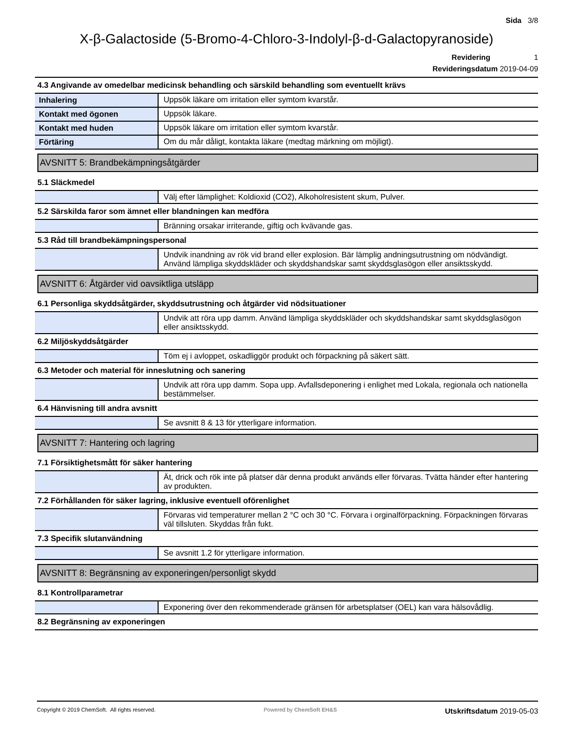Sida 3/8
X-β-Galactoside (5-Bromo-4-Chloro-3-Indolyl-β-d-Galactopyranoside)
Revidering 1
Revideringsdatum 2019-04-09
4.3 Angivande av omedelbar medicinsk behandling och särskild behandling som eventuellt krävs
| Inhalering | Uppsök läkare om irritation eller symtom kvarstår. |
| Kontakt med ögonen | Uppsök läkare. |
| Kontakt med huden | Uppsök läkare om irritation eller symtom kvarstår. |
| Förtäring | Om du mår dåligt, kontakta läkare (medtag märkning om möjligt). |
AVSNITT 5: Brandbekämpningsåtgärder
5.1 Släckmedel
| | Välj efter lämplighet: Koldioxid (CO2), Alkoholresistent skum, Pulver. |
5.2 Särskilda faror som ämnet eller blandningen kan medföra
| | Bränning orsakar irriterande, giftig och kvävande gas. |
5.3 Råd till brandbekämpningspersonal
| | Undvik inandning av rök vid brand eller explosion. Bär lämplig andningsutrustning om nödvändigt. Använd lämpliga skyddskläder och skyddshandskar samt skyddsglasögon eller ansiktsskydd. |
AVSNITT 6: Åtgärder vid oavsiktliga utsläpp
6.1 Personliga skyddsåtgärder, skyddsutrustning och åtgärder vid nödsituationer
| | Undvik att röra upp damm. Använd lämpliga skyddskläder och skyddshandskar samt skyddsglasögon eller ansiktsskydd. |
6.2 Miljöskyddsåtgärder
| | Töm ej i avloppet, oskadliggör produkt och förpackning på säkert sätt. |
6.3 Metoder och material för inneslutning och sanering
| | Undvik att röra upp damm. Sopa upp. Avfallsdeponering i enlighet med Lokala, regionala och nationella bestämmelser. |
6.4 Hänvisning till andra avsnitt
| | Se avsnitt 8 & 13 för ytterligare information. |
AVSNITT 7: Hantering och lagring
7.1 Försiktighetsmått för säker hantering
| | Ät, drick och rök inte på platser där denna produkt används eller förvaras. Tvätta händer efter hantering av produkten. |
7.2 Förhållanden för säker lagring, inklusive eventuell oförenlighet
| | Förvaras vid temperaturer mellan 2 °C och 30 °C. Förvara i orginalförpackning. Förpackningen förvaras väl tillsluten. Skyddas från fukt. |
7.3 Specifik slutanvändning
| | Se avsnitt 1.2 för ytterligare information. |
AVSNITT 8: Begränsning av exponeringen/personligt skydd
8.1 Kontrollparametrar
| | Exponering över den rekommenderade gränsen för arbetsplatser (OEL) kan vara hälsovådlig. |
8.2 Begränsning av exponeringen
Copyright © 2019 ChemSoft. All rights reserved.
Powered by ChemSoft EH&S
Utskriftsdatum 2019-05-03